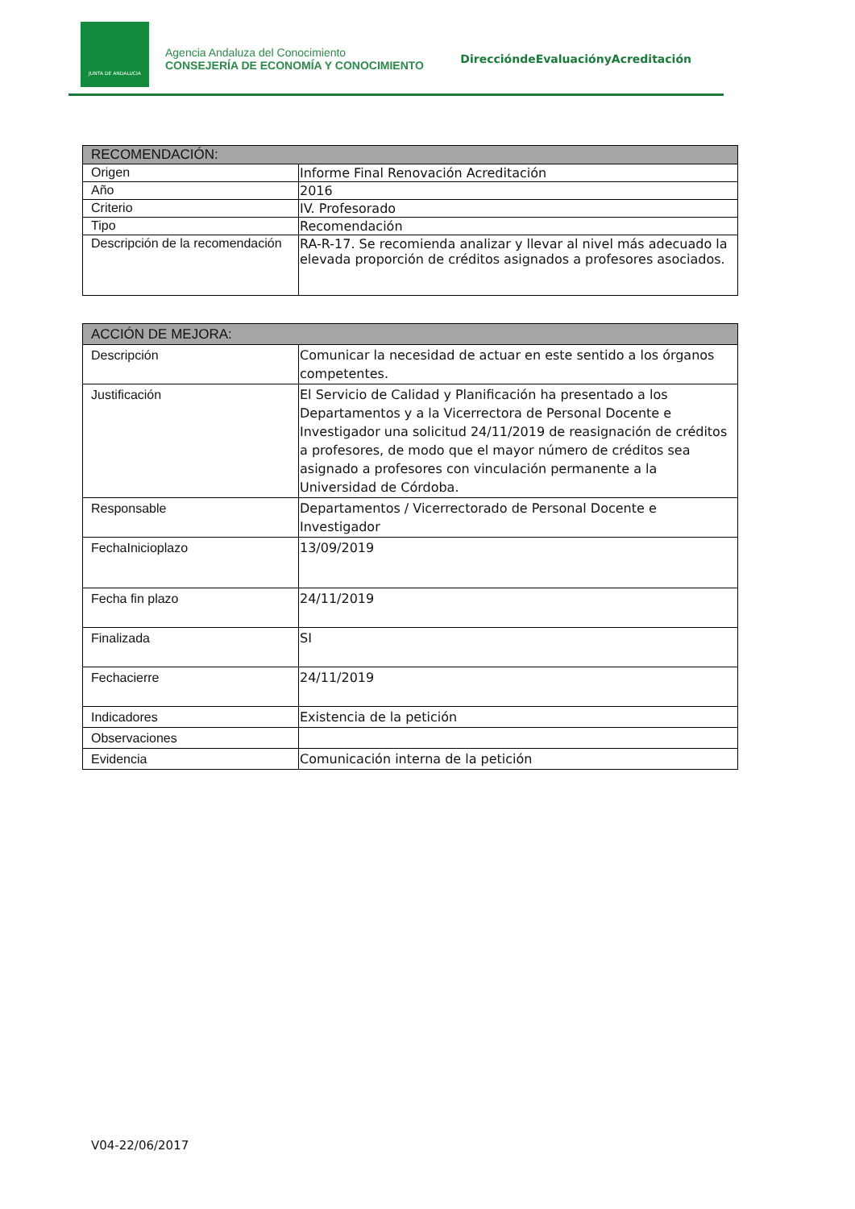JUNTA DE ANDALUCIA
Agencia Andaluza del Conocimiento
CONSEJERÍA DE ECONOMÍA Y CONOCIMIENTO
DireccióndeEvaluaciónyAcreditación
| RECOMENDACIÓN: | |
| --- | --- |
| Origen | Informe Final Renovación Acreditación |
| Año | 2016 |
| Criterio | IV. Profesorado |
| Tipo | Recomendación |
| Descripción de la recomendación | RA-R-17. Se recomienda analizar y llevar al nivel más adecuado la elevada proporción de créditos asignados a profesores asociados. |
| ACCIÓN DE MEJORA: | |
| --- | --- |
| Descripción | Comunicar la necesidad de actuar en este sentido a los órganos competentes. |
| Justificación | El Servicio de Calidad y Planificación ha presentado a los Departamentos y a la Vicerrectora de Personal Docente e Investigador una solicitud 24/11/2019 de reasignación de créditos a profesores, de modo que el mayor número de créditos sea asignado a profesores con vinculación permanente a la Universidad de Córdoba. |
| Responsable | Departamentos / Vicerrectorado de Personal Docente e Investigador |
| FechaInicioplazo | 13/09/2019 |
| Fecha fin plazo | 24/11/2019 |
| Finalizada | SI |
| Fechacierre | 24/11/2019 |
| Indicadores | Existencia de la petición |
| Observaciones | |
| Evidencia | Comunicación interna de la petición |
V04-22/06/2017